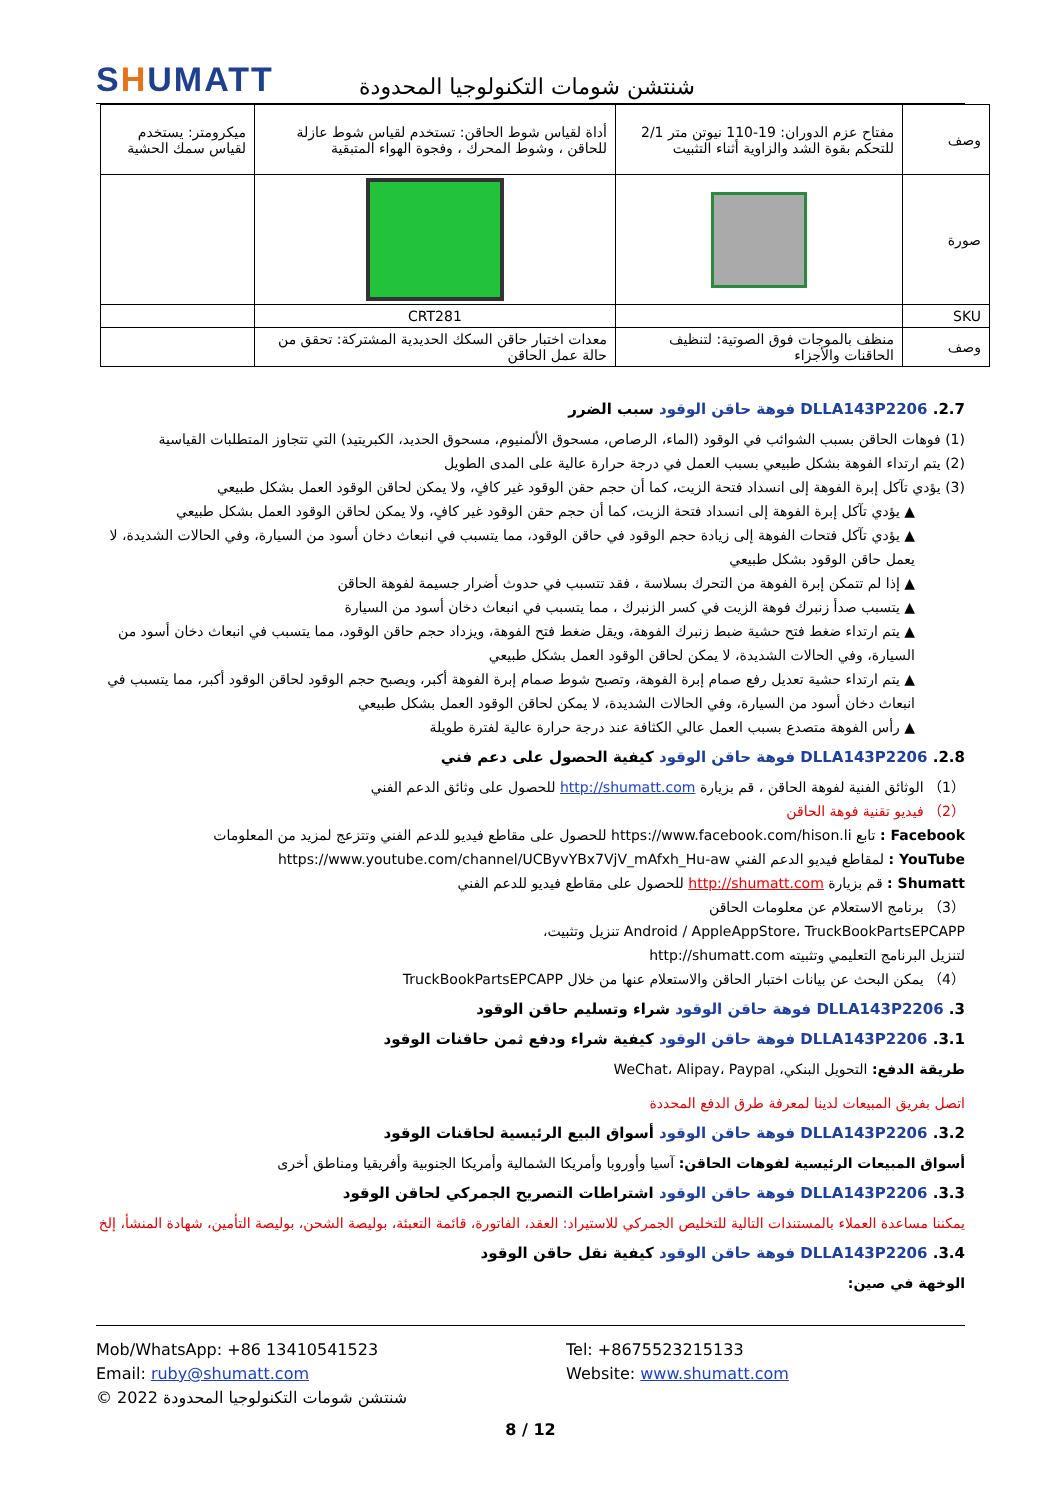SHUMATT
شنتشن شومات التكنولوجيا المحدودة
| وصف | مفتاح عزم الدوران: 19-110 نيوتن متر 2/1 للتحكم بقوة الشد والزاوية أثناء التثبيت | أداة لقياس شوط الحاقن: تستخدم لقياس شوط عازلة للحاقن ، وشوط المحرك ، وفجوة الهواء المتبقية | ميكرومتر: يستخدم لقياس سمك الحشية |
| صورة | | | |
| SKU | | CRT281 | |
| وصف | منظف بالموجات فوق الصوتية: لتنظيف الحاقنات والأجزاء | معدات اختبار حاقن السكك الحديدية المشتركة: تحقق من حالة عمل الحاقن | |
2.7. DLLA143P2206 فوهة حاقن الوقود سبب الضرر
(1) فوهات الحاقن بسبب الشوائب في الوقود (الماء، الرصاص، مسحوق الألمنيوم، مسحوق الحديد، الكبريتيد) التي تتجاوز المتطلبات القياسية
(2) يتم ارتداء الفوهة بشكل طبيعي بسبب العمل في درجة حرارة عالية على المدى الطويل
(3) يؤدي تآكل إبرة الفوهة إلى انسداد فتحة الزيت، كما أن حجم حقن الوقود غير كافٍ، ولا يمكن لحاقن الوقود العمل بشكل طبيعي
▲ يؤدي تآكل إبرة الفوهة إلى انسداد فتحة الزيت، كما أن حجم حقن الوقود غير كافٍ، ولا يمكن لحاقن الوقود العمل بشكل طبيعي
▲ يؤدي تآكل فتحات الفوهة إلى زيادة حجم الوقود في حاقن الوقود، مما يتسبب في انبعاث دخان أسود من السيارة، وفي الحالات الشديدة، لا يعمل حاقن الوقود بشكل طبيعي
▲ إذا لم تتمكن إبرة الفوهة من التحرك بسلاسة ، فقد تتسبب في حدوث أضرار جسيمة لفوهة الحاقن
▲ يتسبب صدأ زنبرك فوهة الزيت في كسر الزنبرك ، مما يتسبب في انبعاث دخان أسود من السيارة
▲ يتم ارتداء ضغط فتح حشية ضبط زنبرك الفوهة، ويقل ضغط فتح الفوهة، ويزداد حجم حاقن الوقود، مما يتسبب في انبعاث دخان أسود من السيارة، وفي الحالات الشديدة، لا يمكن لحاقن الوقود العمل بشكل طبيعي
▲ يتم ارتداء حشية تعديل رفع صمام إبرة الفوهة، وتصبح شوط صمام إبرة الفوهة أكبر، ويصبح حجم الوقود لحاقن الوقود أكبر، مما يتسبب في انبعاث دخان أسود من السيارة، وفي الحالات الشديدة، لا يمكن لحاقن الوقود العمل بشكل طبيعي
▲ رأس الفوهة متصدع بسبب العمل عالي الكثافة عند درجة حرارة عالية لفترة طويلة
2.8. DLLA143P2206 فوهة حاقن الوقود كيفية الحصول على دعم فني
（1） الوثائق الفنية لفوهة الحاقن ، قم بزيارة http://shumatt.com للحصول على وثائق الدعم الفني
（2） فيديو تقنية فوهة الحاقن
Facebook : تابع https://www.facebook.com/hison.li للحصول على مقاطع فيديو للدعم الفني وتتزعج لمزيد من المعلومات
YouTube : لمقاطع فيديو الدعم الفني https://www.youtube.com/channel/UCByvYBx7VjV_mAfxh_Hu-aw
Shumatt : قم بزيارة http://shumatt.com للحصول على مقاطع فيديو للدعم الفني
（3） برنامج الاستعلام عن معلومات الحاقن
Android / AppleAppStore، TruckBookPartsEPCAPP تنزيل وتثبيت،
لتنزيل البرنامج التعليمي وتثبيته http://shumatt.com
（4） يمكن البحث عن بيانات اختبار الحاقن والاستعلام عنها من خلال TruckBookPartsEPCAPP
3. DLLA143P2206 فوهة حاقن الوقود شراء وتسليم حاقن الوقود
3.1. DLLA143P2206 فوهة حاقن الوقود كيفية شراء ودفع ثمن حاقنات الوقود
طريقة الدفع: التحويل البنكي، WeChat، Alipay، Paypal
اتصل بفريق المبيعات لدينا لمعرفة طرق الدفع المحددة
3.2. DLLA143P2206 فوهة حاقن الوقود أسواق البيع الرئيسية لحاقنات الوقود
أسواق المبيعات الرئيسية لفوهات الحاقن: آسيا وأوروبا وأمريكا الشمالية وأمريكا الجنوبية وأفريقيا ومناطق أخرى
3.3. DLLA143P2206 فوهة حاقن الوقود اشتراطات التصريح الجمركي لحاقن الوقود
يمكننا مساعدة العملاء بالمستندات التالية للتخليص الجمركي للاستيراد: العقد، الفاتورة، قائمة التعبئة، بوليصة الشحن، بوليصة التأمين، شهادة المنشأ، إلخ
3.4. DLLA143P2206 فوهة حاقن الوقود كيفية نقل حاقن الوقود
الوخهة في صين:
Mob/WhatsApp: +86 13410541523
Tel: +8675523215133
Email: ruby@shumatt.com
Website: www.shumatt.com
© 2022 شنتشن شومات التكنولوجيا المحدودة
8 / 12